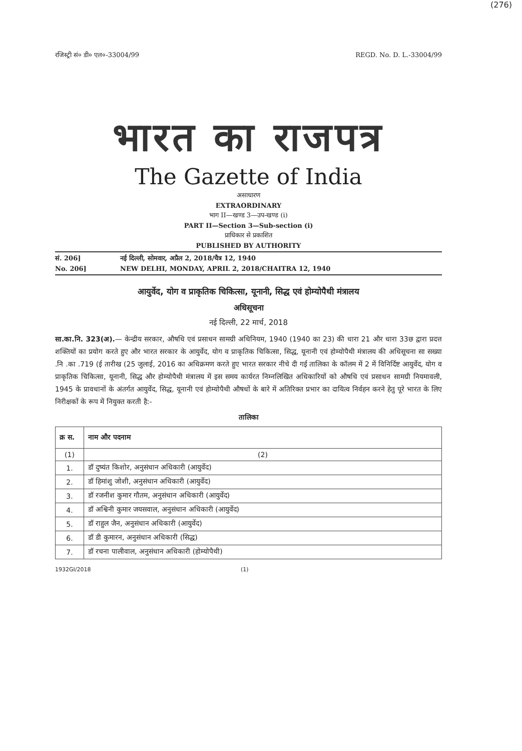(276)
रजिस्ट्री सं० डी० एल०-33004/99 REGD. No. D. L.-33004/99
भारत का राजपत्र
The Gazette of India
असाधारण
EXTRAORDINARY
भाग II—खण्ड 3—उप-खण्ड (i)
PART II—Section 3—Sub-section (i)
प्राधिकार से प्रकाशित
PUBLISHED BY AUTHORITY
सं. 206] नई दिल्ली, सोमवार, अप्रैल 2, 2018/चैत्र 12, 1940
No. 206] NEW DELHI, MONDAY, APRIL 2, 2018/CHAITRA 12, 1940
आयुर्वेद, योग व प्राकृतिक चिकित्सा, यूनानी, सिद्ध एवं होम्योपैथी मंत्रालय
अधिसूचना
नई दिल्ली, 22 मार्च, 2018
सा.का.नि. 323(अ).— केन्द्रीय सरकार, औषधि एवं प्रसाधन सामग्री अधिनियम, 1940 (1940 का 23) की धारा 21 और धारा 33छ द्वारा प्रदत्त शक्तियों का प्रयोग करते हुए और भारत सरकार के आयुर्वेद, योग व प्राकृतिक चिकित्सा, सिद्ध, यूनानी एवं होम्योपैथी मंत्रालय की अधिसूचना सा सख्या .नि .का .719 (ई तारीख (25 जुलाई, 2016 का अधिक्रमण करते हुए भारत सरकार नीचे दी गई तालिका के कॉलम में 2 में विनिर्दिष्ट आयुर्वेद, योग व प्राकृतिक चिकित्सा, यूनानी, सिद्ध और होम्योपैथी मंत्रालय में इस समय कार्यरत निम्नलिखित अधिकारियों को औषधि एवं प्रसाधन सामग्री नियमावली, 1945 के प्रावधानों के अंतर्गत आयुर्वेद, सिद्ध, यूनानी एवं होम्योपैथी औषधों के बारे में अतिरिक्त प्रभार का दायित्व निर्वहन करने हेतु पूरे भारत के लिए निरीक्षकों के रूप में नियुक्त करती है:-
तालिका
| क्र स. | नाम और पदनाम |
| --- | --- |
| (1) | (2) |
| 1. | डॉ दुष्यंत किशोर, अनुसंधान अधिकारी (आयुर्वेद) |
| 2. | डॉ हिमांशु जोशी, अनुसंधान अधिकारी (आयुर्वेद) |
| 3. | डॉ रजनीश कुमार गौतम, अनुसंधान अधिकारी (आयुर्वेद) |
| 4. | डॉ अश्विनी कुमार जयसवाल, अनुसंधान अधिकारी (आयुर्वेद) |
| 5. | डॉ राहुल जैन, अनुसंधान अधिकारी (आयुर्वेद) |
| 6. | डॉ डी कुमारन, अनुसंधान अधिकारी (सिद्ध) |
| 7. | डॉ रचना पालीवाल, अनुसंधान अधिकारी (होम्योपैथी) |
1932GI/2018 (1)